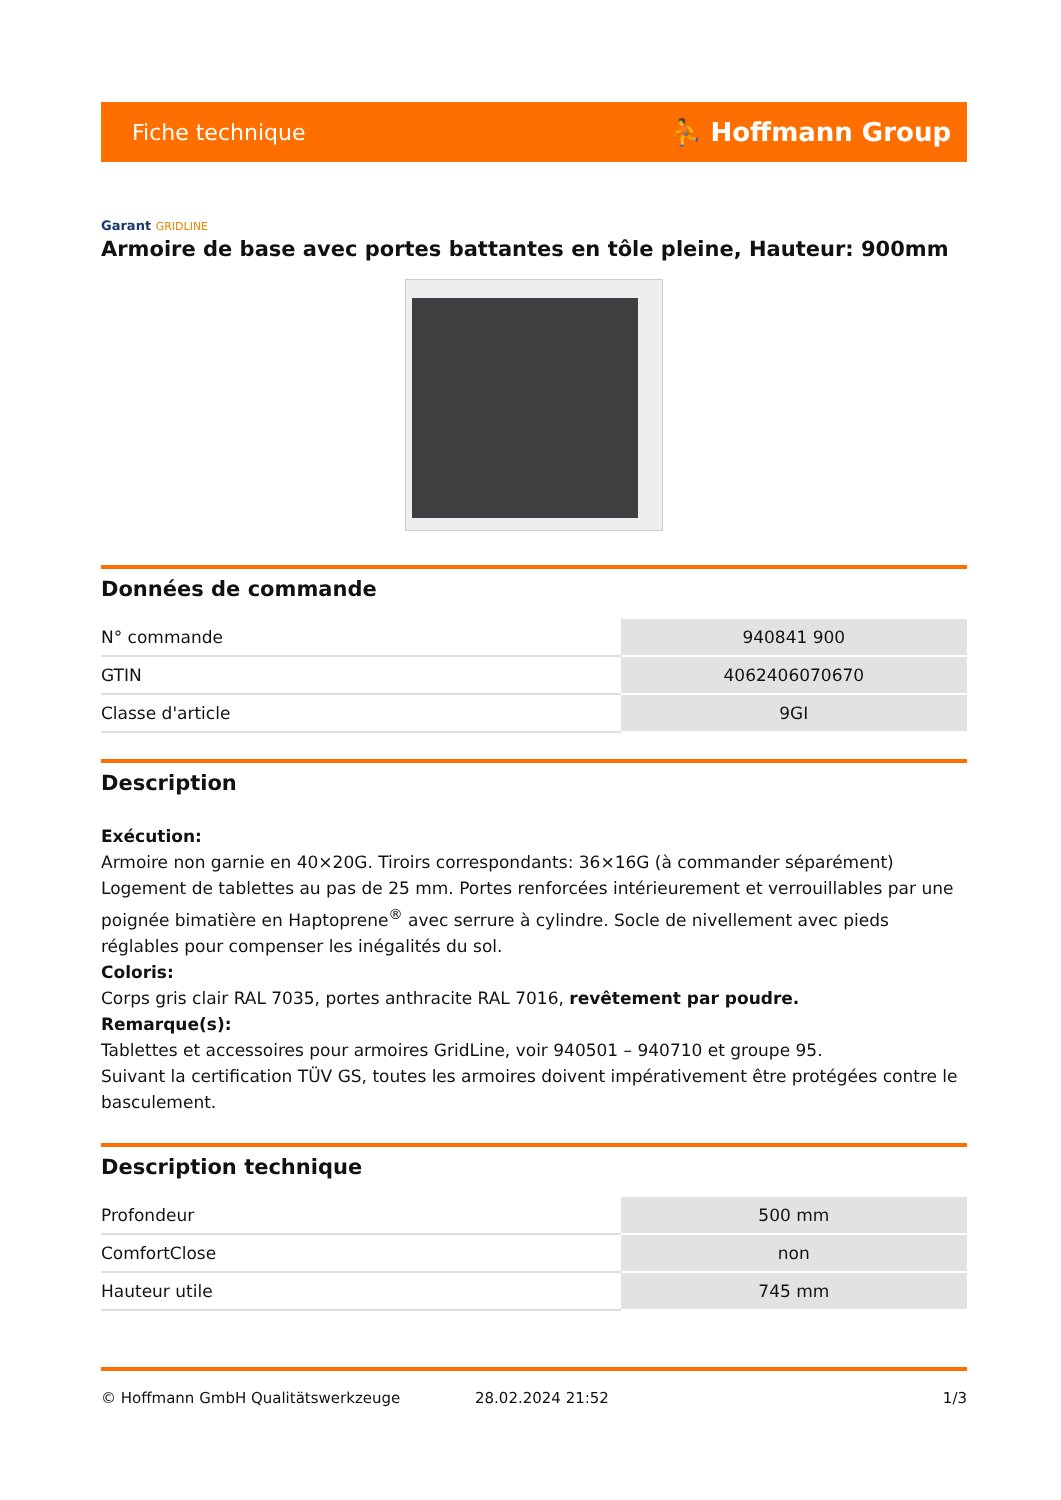Fiche technique ⛹ Hoffmann Group
Garant GRIDLINE
Armoire de base avec portes battantes en tôle pleine, Hauteur: 900mm
Données de commande
| N° commande | 940841 900 |
| GTIN | 4062406070670 |
| Classe d'article | 9GI |
Description
Exécution:
Armoire non garnie en 40×20G. Tiroirs correspondants: 36×16G (à commander séparément) Logement de tablettes au pas de 25 mm. Portes renforcées intérieurement et verrouillables par une poignée bimatière en Haptoprene<sup>®</sup> avec serrure à cylindre. Socle de nivellement avec pieds réglables pour compenser les inégalités du sol.
Coloris:
Corps gris clair RAL 7035, portes anthracite RAL 7016, revêtement par poudre.
Remarque(s):
Tablettes et accessoires pour armoires GridLine, voir 940501 – 940710 et groupe 95.
Suivant la certification TÜV GS, toutes les armoires doivent impérativement être protégées contre le basculement.
Description technique
| Profondeur | 500 mm |
| ComfortClose | non |
| Hauteur utile | 745 mm |
© Hoffmann GmbH Qualitätswerkzeuge 28.02.2024 21:52 1/3